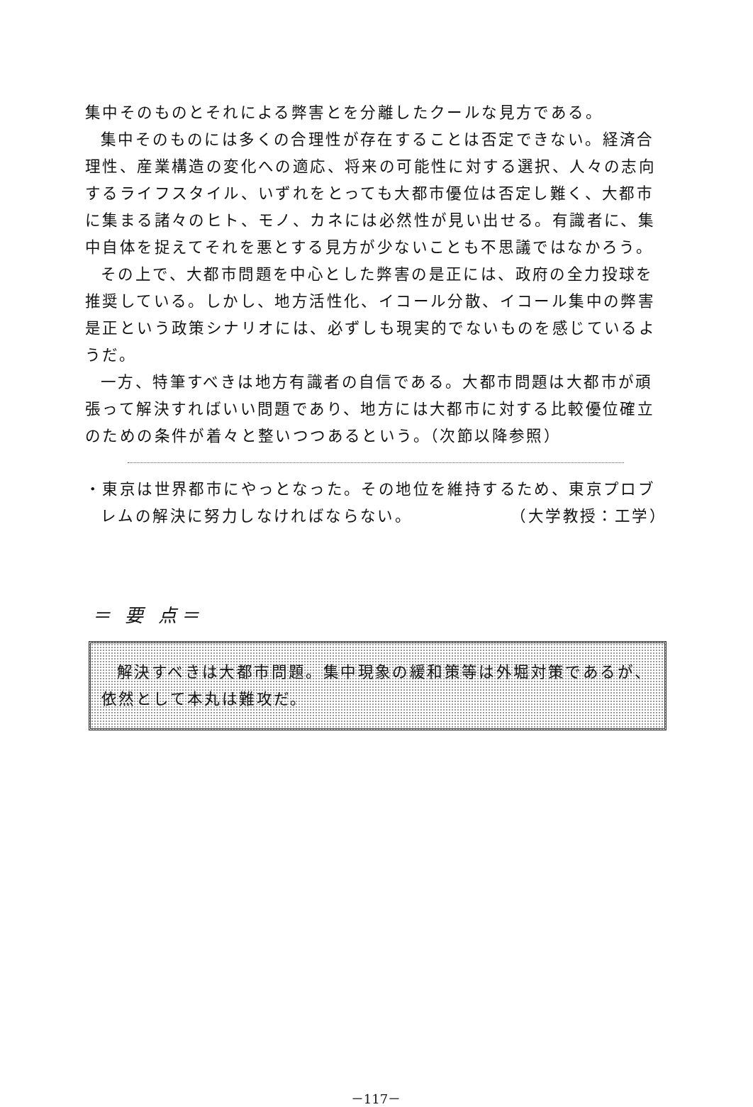集中そのものとそれによる弊害とを分離したクールな見方である。
集中そのものには多くの合理性が存在することは否定できない。経済合理性、産業構造の変化への適応、将来の可能性に対する選択、人々の志向するライフスタイル、いずれをとっても大都市優位は否定し難く、大都市に集まる諸々のヒト、モノ、カネには必然性が見い出せる。有識者に、集中自体を捉えてそれを悪とする見方が少ないことも不思議ではなかろう。
その上で、大都市問題を中心とした弊害の是正には、政府の全力投球を推奨している。しかし、地方活性化、イコール分散、イコール集中の弊害是正という政策シナリオには、必ずしも現実的でないものを感じているようだ。
一方、特筆すべきは地方有識者の自信である。大都市問題は大都市が頑張って解決すればいい問題であり、地方には大都市に対する比較優位確立のための条件が着々と整いつつあるという。（次節以降参照）
・東京は世界都市にやっとなった。その地位を維持するため、東京プロブレムの解決に努力しなければならない。 （大学教授：工学）
＝ 要 点＝
解決すべきは大都市問題。集中現象の緩和策等は外堀対策であるが、依然として本丸は難攻だ。
－117－